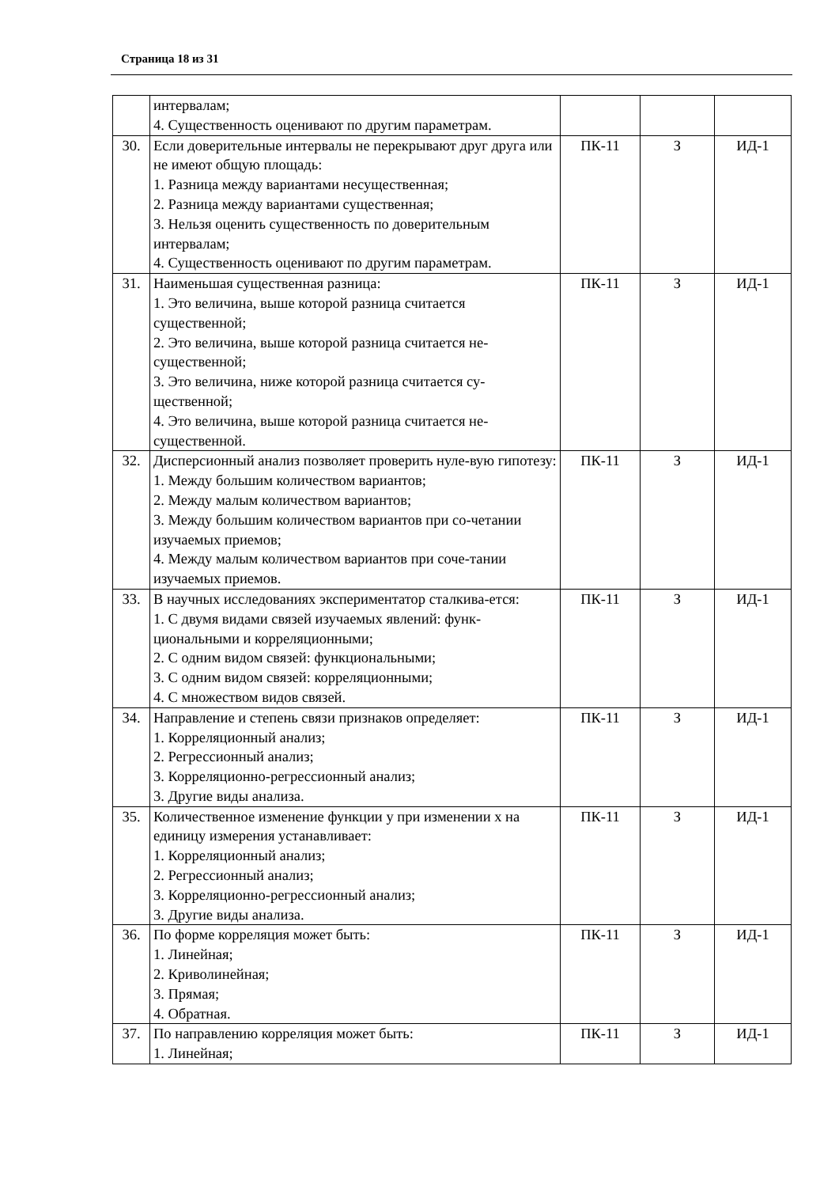Страница 18 из 31
| | интервалам; 4. Существенность оценивают по другим параметрам. | | | |
| 30. | Если доверительные интервалы не перекрывают друг друга или не имеют общую площадь: 1. Разница между вариантами несущественная; 2. Разница между вариантами существенная; 3. Нельзя оценить существенность по доверительным интервалам; 4. Существенность оценивают по другим параметрам. | ПК-11 | З | ИД-1 |
| 31. | Наименьшая существенная разница: 1. Это величина, выше которой разница считается существенной; 2. Это величина, выше которой разница считается не-существенной; 3. Это величина, ниже которой разница считается су-щественной; 4. Это величина, выше которой разница считается не-существенной. | ПК-11 | З | ИД-1 |
| 32. | Дисперсионный анализ позволяет проверить нуле-вую гипотезу: 1. Между большим количеством вариантов; 2. Между малым количеством вариантов; 3. Между большим количеством вариантов при со-четании изучаемых приемов; 4. Между малым количеством вариантов при соче-тании изучаемых приемов. | ПК-11 | З | ИД-1 |
| 33. | В научных исследованиях экспериментатор сталкива-ется: 1. С двумя видами связей изучаемых явлений: функ-циональными и корреляционными; 2. С одним видом связей: функциональными; 3. С одним видом связей: корреляционными; 4. С множеством видов связей. | ПК-11 | З | ИД-1 |
| 34. | Направление и степень связи признаков определяет: 1. Корреляционный анализ; 2. Регрессионный анализ; 3. Корреляционно-регрессионный анализ; 3. Другие виды анализа. | ПК-11 | З | ИД-1 |
| 35. | Количественное изменение функции у при изменении х на единицу измерения устанавливает: 1. Корреляционный анализ; 2. Регрессионный анализ; 3. Корреляционно-регрессионный анализ; 3. Другие виды анализа. | ПК-11 | З | ИД-1 |
| 36. | По форме корреляция может быть: 1. Линейная; 2. Криволинейная; 3. Прямая; 4. Обратная. | ПК-11 | З | ИД-1 |
| 37. | По направлению корреляция может быть: 1. Линейная; | ПК-11 | З | ИД-1 |